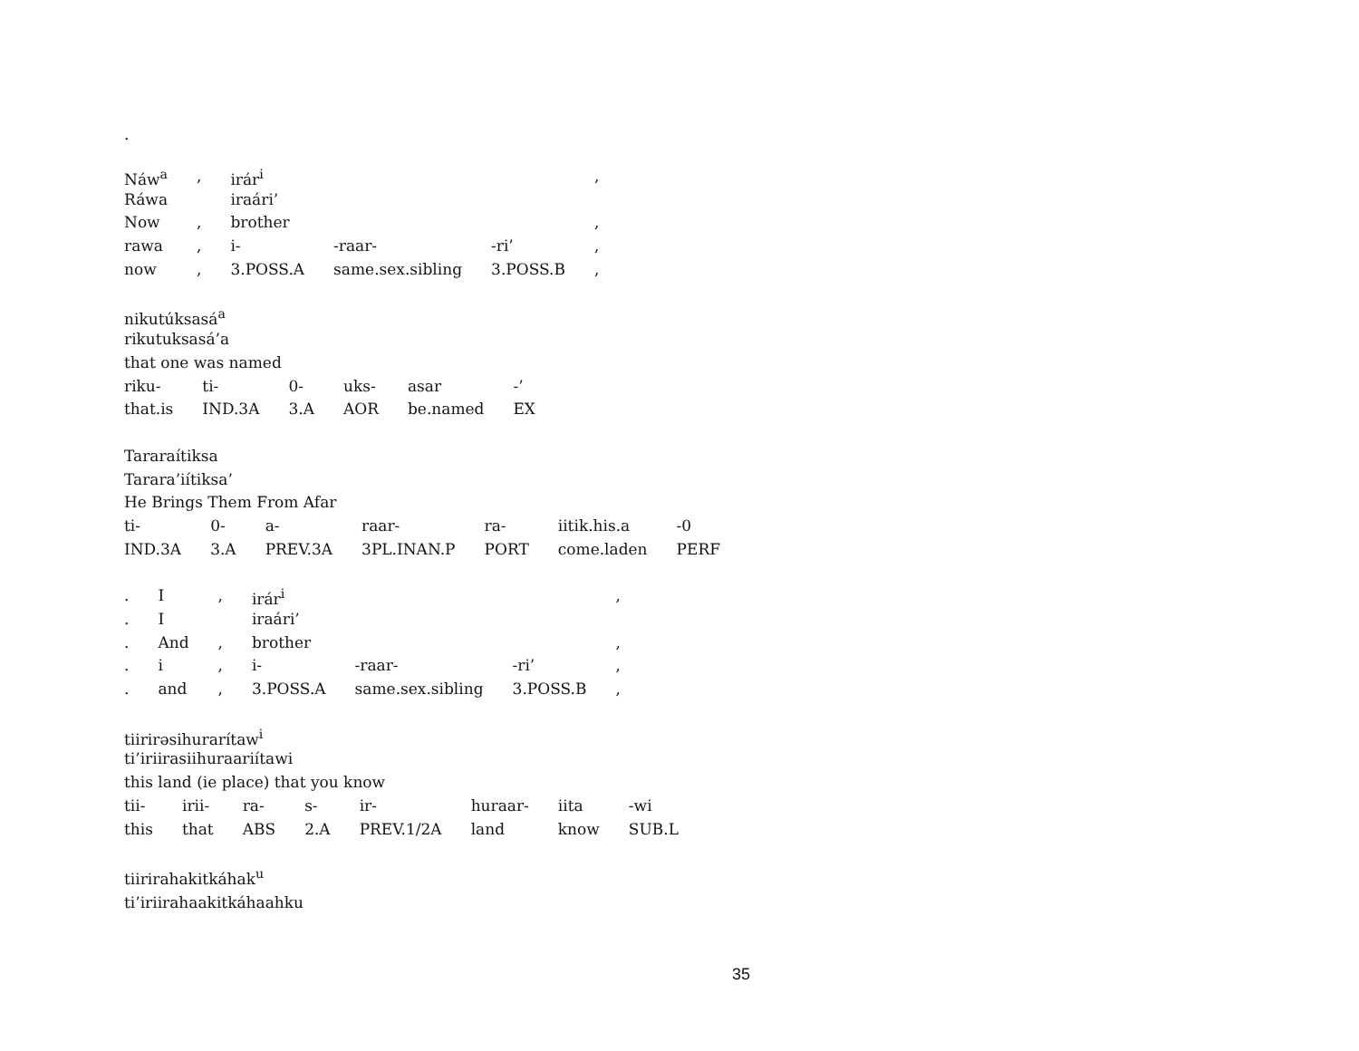.
| Náw<sup>a</sup> | , | irár<sup>i</sup> | | | , |
| Ráwa | | iraári’ | | | |
| Now | , | brother | | | , |
| rawa | , | i- | -raar- | -ri’ | , |
| now | , | 3.POSS.A | same.sex.sibling | 3.POSS.B | , |
| nikutúksasá<sup>a</sup> | | | | | |
| rikutuksasá’a | | | | | |
| that one was named | | | | | |
| riku- | ti- | 0- | uks- | asar | -’ |
| that.is | IND.3A | 3.A | AOR | be.named | EX |
| Tararaítiksa | | | | | | |
| Tarara’iítiksa’ | | | | | | |
| He Brings Them From Afar | | | | | | |
| ti- | 0- | a- | raar- | ra- | iitik.his.a | -0 |
| IND.3A | 3.A | PREV.3A | 3PL.INAN.P | PORT | come.laden | PERF |
| . | I | , | irár<sup>i</sup> | | | , |
| . | I | | iraári’ | | | |
| . | And | , | brother | | | , |
| . | i | , | i- | -raar- | -ri’ | , |
| . | and | , | 3.POSS.A | same.sex.sibling | 3.POSS.B | , |
| tiirirəsihurarítaw<sup>i</sup> | | | | | | | |
| ti’iriirasiihuraariítawi | | | | | | | |
| this land (ie place) that you know | | | | | | | |
| tii- | irii- | ra- | s- | ir- | huraar- | iita | -wi |
| this | that | ABS | 2.A | PREV.1/2A | land | know | SUB.L |
tiirirahakitkáhak<sup>u</sup>
ti’iriirahaakitkáhaahku
35